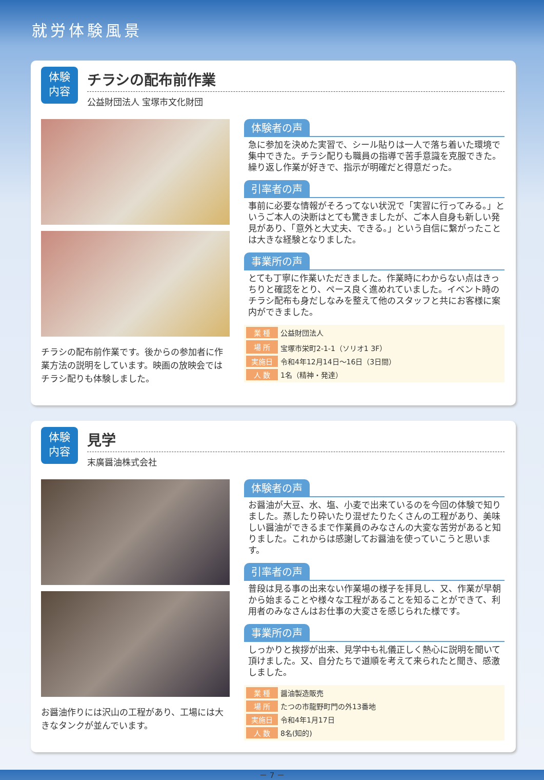就労体験風景
体験
内容
チラシの配布前作業
公益財団法人 宝塚市文化財団
チラシの配布前作業です。後からの参加者に作業方法の説明をしています。映画の放映会ではチラシ配りも体験しました。
体験者の声
急に参加を決めた実習で、シール貼りは一人で落ち着いた環境で集中できた。チラシ配りも職員の指導で苦手意識を克服できた。繰り返し作業が好きで、指示が明確だと得意だった。
引率者の声
事前に必要な情報がそろってない状況で「実習に行ってみる。」というご本人の決断はとても驚きましたが、ご本人自身も新しい発見があり、「意外と大丈夫、できる。」という自信に繋がったことは大きな経験となりました。
事業所の声
とても丁寧に作業いただきました。作業時にわからない点はきっちりと確認をとり、ペース良く進めれていました。イベント時のチラシ配布も身だしなみを整えて他のスタッフと共にお客様に案内ができました。
| 業 種 | 公益財団法人 |
| 場 所 | 宝塚市栄町2-1-1（ソリオ1 3F） |
| 実施日 | 令和4年12月14日～16日（3日間） |
| 人 数 | 1名（精神・発達） |
体験
内容
見学
末廣醤油株式会社
お醤油作りには沢山の工程があり、工場には大きなタンクが並んでいます。
体験者の声
お醤油が大豆、水、塩、小麦で出来ているのを今回の体験で知りました。蒸したり砕いたり混ぜたりたくさんの工程があり、美味しい醤油ができるまで作業員のみなさんの大変な苦労があると知りました。これからは感謝してお醤油を使っていこうと思います。
引率者の声
普段は見る事の出来ない作業場の様子を拝見し、又、作業が早朝から始まることや様々な工程があることを知ることができて、利用者のみなさんはお仕事の大変さを感じられた様です。
事業所の声
しっかりと挨拶が出来、見学中も礼儀正しく熱心に説明を聞いて頂けました。又、自分たちで道順を考えて来られたと聞き、感激しました。
| 業 種 | 醤油製造販売 |
| 場 所 | たつの市龍野町門の外13番地 |
| 実施日 | 令和4年1月17日 |
| 人 数 | 8名(知的) |
－ 7 －